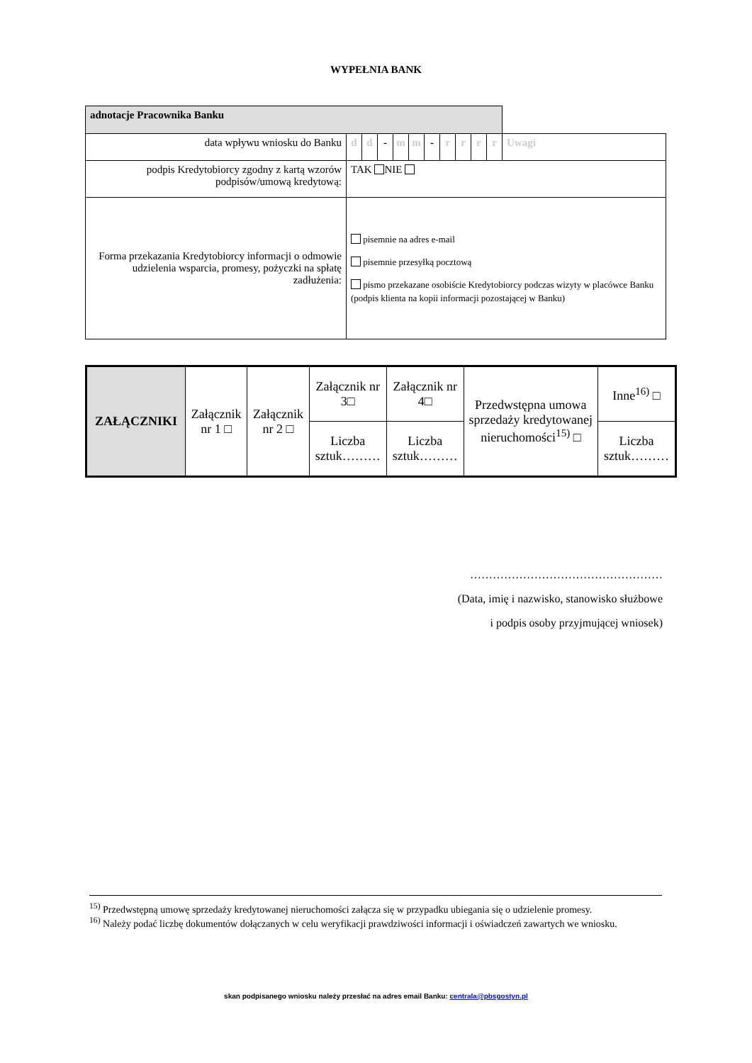WYPEŁNIA BANK
| adnotacje Pracownika Banku | | | | | | | | | | | |
| data wpływu wniosku do Banku | d | d | - | m | m | - | r | r | r | r | Uwagi |
| podpis Kredytobiorcy zgodny z kartą wzorów podpisów/umową kredytową: | TAK NIE | | | | | | | | | | |
| Forma przekazania Kredytobiorcy informacji o odmowie udzielenia wsparcia, promesy, pożyczki na spłatę zadłużenia: | pisemnie na adres e-mail pisemnie przesyłką pocztową pismo przekazane osobiście Kredytobiorcy podczas wizyty w placówce Banku (podpis klienta na kopii informacji pozostającej w Banku) | | | | | | | | | | |
| ZAŁĄCZNIKI | Załącznik nr 1 □ | Załącznik nr 2 □ | Załącznik nr 3□ | Załącznik nr 4□ | Przedwstępna umowa sprzedaży kredytowanej nieruchomości<sup>15)</sup> □ | Inne<sup>16)</sup> □ |
| | | | Liczba sztuk……… | Liczba sztuk……… | | Liczba sztuk……… |
……………………………………………
(Data, imię i nazwisko, stanowisko służbowe
i podpis osoby przyjmującej wniosek)
<sup>15)</sup> Przedwstępną umowę sprzedaży kredytowanej nieruchomości załącza się w przypadku ubiegania się o udzielenie promesy.
<sup>16)</sup> Należy podać liczbę dokumentów dołączanych w celu weryfikacji prawdziwości informacji i oświadczeń zawartych we wniosku.
skan podpisanego wniosku należy przesłać na adres email Banku: centrala@pbsgostyn.pl